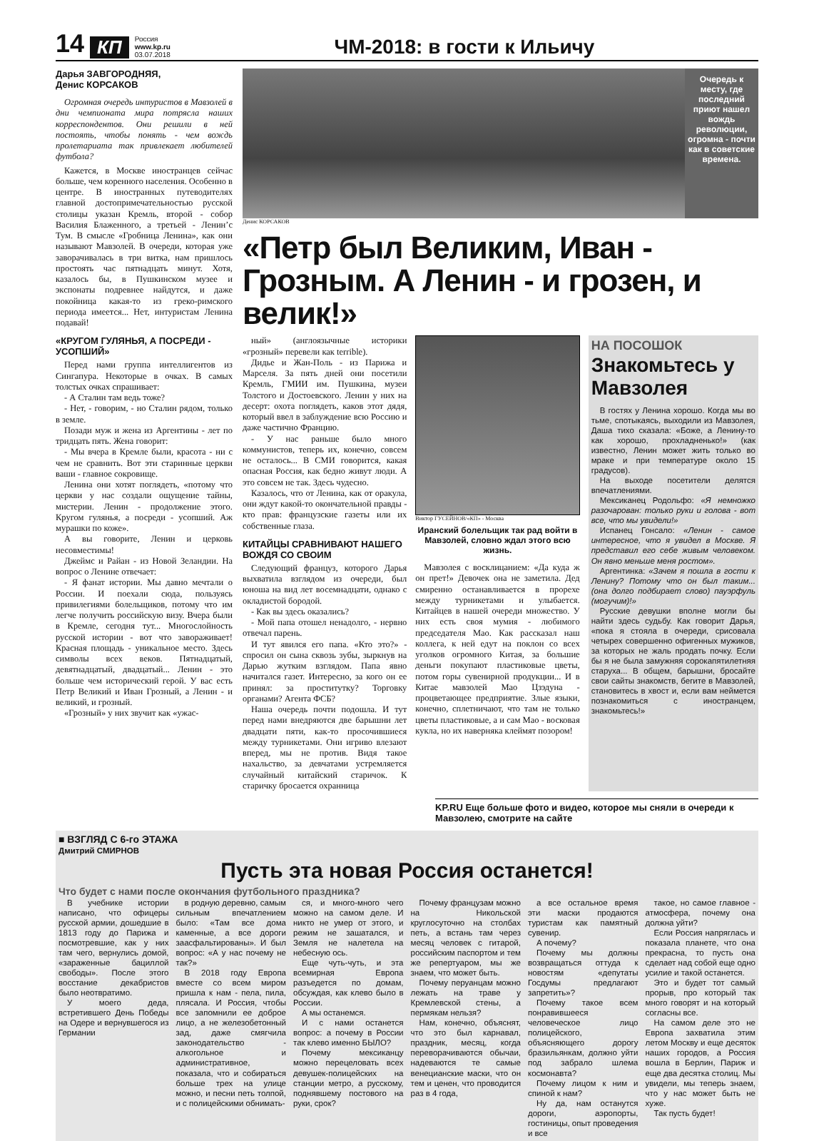14 КП Россия
www.kp.ru
03.07.2018 ЧМ-2018: в гости к Ильичу
Дарья ЗАВГОРОДНЯЯ,
Денис КОРСАКОВ
Огромная очередь интуристов в Мавзолей в дни чемпионата мира потрясла наших корреспондентов. Они решили в ней постоять, чтобы понять - чем вождь пролетариата так привлекает любителей футбола?
Кажется, в Москве иностранцев сейчас больше, чем коренного населения. Особенно в центре. В иностранных путеводителях главной достопримечательностью русской столицы указан Кремль, второй - собор Василия Блаженного, а третьей - Ленин’с Тум. В смысле «Гробница Ленина», как они называют Мавзолей. В очереди, которая уже заворачивалась в три витка, нам пришлось простоять час пятнадцать минут. Хотя, казалось бы, в Пушкинском музее и экспонаты подревнее найдутся, и даже покойница какая-то из греко-римского периода имеется... Нет, интуристам Ленина подавай!
«КРУГОМ ГУЛЯНЬЯ, А ПОСРЕДИ - УСОПШИЙ»
Перед нами группа интеллигентов из Сингапура. Некоторые в очках. В самых толстых очках спрашивает:
- А Сталин там ведь тоже?
- Нет, - говорим, - но Сталин рядом, только в земле.
Позади муж и жена из Аргентины - лет по тридцать пять. Жена говорит:
- Мы вчера в Кремле были, красота - ни с чем не сравнить. Вот эти старинные церкви ваши - главное сокровище.
Ленина они хотят поглядеть, «потому что церкви у нас создали ощущение тайны, мистерии. Ленин - продолжение этого. Кругом гулянья, а посреди - усопший. Аж мурашки по коже».
А вы говорите, Ленин и церковь несовместимы!
Джеймс и Райан - из Новой Зеландии. На вопрос о Ленине отвечает:
- Я фанат истории. Мы давно мечтали о России. И поехали сюда, пользуясь привилегиями болельщиков, потому что им легче получить российскую визу. Вчера были в Кремле, сегодня тут... Многослойность русской истории - вот что завораживает! Красная площадь - уникальное место. Здесь символы всех веков. Пятнадцатый, девятнадцатый, двадцатый... Ленин - это больше чем исторический герой. У вас есть Петр Великий и Иван Грозный, а Ленин - и великий, и грозный.
«Грозный» у них звучит как «ужас-
Очередь к месту, где последний приют нашел вождь революции, огромна - почти как в советские времена.
Денис КОРСАКОВ
«Петр был Великим, Иван - Грозным. А Ленин - и грозен, и велик!»
ный» (англоязычные историки «грозный» перевели как terrible).
Дидье и Жан-Поль - из Парижа и Марселя. За пять дней они посетили Кремль, ГМИИ им. Пушкина, музеи Толстого и Достоевского. Ленин у них на десерт: охота поглядеть, каков этот дядя, который ввел в заблуждение всю Россию и даже частично Францию.
- У нас раньше было много коммунистов, теперь их, конечно, совсем не осталось... В СМИ говорится, какая опасная Россия, как бедно живут люди. А это совсем не так. Здесь чудесно.
Казалось, что от Ленина, как от оракула, они ждут какой-то окончательной правды - кто прав: французские газеты или их собственные глаза.
КИТАЙЦЫ СРАВНИВАЮТ НАШЕГО ВОЖДЯ СО СВОИМ
Следующий француз, которого Дарья выхватила взглядом из очереди, был юноша на вид лет восемнадцати, однако с окладистой бородой.
- Как вы здесь оказались?
- Мой папа отошел ненадолго, - нервно отвечал парень.
И тут явился его папа. «Кто это?» - спросил он сына сквозь зубы, зыркнув на Дарью жутким взглядом. Папа явно начитался газет. Интересно, за кого он ее принял: за проститутку? Торговку органами? Агента ФСБ?
Наша очередь почти подошла. И тут перед нами внедряются две барышни лет двадцати пяти, как-то просочившиеся между турникетами. Они игриво влезают вперед, мы не против. Видя такое нахальство, за девчатами устремляется случайный китайский старичок. К старичку бросается охранница
Виктор ГУСЕЙНОВ/«КП» - Москва
Иранский болельщик так рад войти в Мавзолей, словно ждал этого всю жизнь.
Мавзолея с восклицанием: «Да куда ж он прет!» Девочек она не заметила. Дед смиренно останавливается в прорехе между турникетами и улыбается. Китайцев в нашей очереди множество. У них есть своя мумия - любимого председателя Мао. Как рассказал наш коллега, к ней едут на поклон со всех уголков огромного Китая, за большие деньги покупают пластиковые цветы, потом горы сувенирной продукции... И в Китае мавзолей Мао Цзэдуна - процветающее предприятие. Злые языки, конечно, сплетничают, что там не только цветы пластиковые, а и сам Мао - восковая кукла, но их наверняка клеймят позором!
НА ПОСОШОК
Знакомьтесь у Мавзолея
В гостях у Ленина хорошо. Когда мы во тьме, спотыкаясь, выходили из Мавзолея, Даша тихо сказала: «Боже, а Ленину-то как хорошо, прохладненько!» (как известно, Ленин может жить только во мраке и при температуре около 15 градусов).
На выходе посетители делятся впечатлениями.
Мексиканец Родольфо: «Я немножко разочарован: только руки и голова - вот все, что мы увидели!»
Испанец Гонсало: «Ленин - самое интересное, что я увидел в Москве. Я представил его себе живым человеком. Он явно меньше меня ростом».
Аргентинка: «Зачем я пошла в гости к Ленину? Потому что он был таким... (она долго подбирает слово) пауэрфуль (могучим)!»
Русские девушки вполне могли бы найти здесь судьбу. Как говорит Дарья, «пока я стояла в очереди, срисовала четырех совершенно офигенных мужиков, за которых не жаль продать почку. Если бы я не была замужняя сорокапятилетняя старуха... В общем, барышни, бросайте свои сайты знакомств, бегите в Мавзолей, становитесь в хвост и, если вам неймется познакомиться с иностранцем, знакомьтесь!»
KP.RU Еще больше фото и видео, которое мы сняли в очереди к Мавзолею, смотрите на сайте
■ ВЗГЛЯД С 6-го ЭТАЖА
Дмитрий СМИРНОВ
Пусть эта новая Россия останется!
Что будет с нами после окончания футбольного праздника?
В учебнике истории написано, что офицеры русской армии, дошедшие в 1813 году до Парижа и посмотревшие, как у них там чего, вернулись домой, «зараженные бациллой свободы». После этого восстание декабристов было неотвратимо.
У моего деда, встретившего День Победы на Одере и вернувшегося из Германии
в родную деревню, самым сильным впечатлением было: «Там все дома каменные, а все дороги заасфальтированы». И был вопрос: «А у нас почему не так?»
В 2018 году Европа вместе со всем миром пришла к нам - пела, пила, плясала. И Россия, чтобы все запомнили ее доброе лицо, а не железобетонный зад, даже смягчила законодательство - алкогольное и административное, показала, что и собираться больше трех на улице можно, и песни петь толпой, и с полицейскими обнимать-
ся, и много-много чего можно на самом деле. И никто не умер от этого, и режим не зашатался, и Земля не налетела на небесную ось.
Еще чуть-чуть, и эта всемирная Европа разъедется по домам, обсуждая, как клево было в России.
А мы останемся.
И с нами останется вопрос: а почему в России так клево именно БЫЛО?
Почему мексиканцу можно перецеловать всех девушек-полицейских на станции метро, а русскому, поднявшему постового на руки, срок?
Почему французам можно на Никольской круглосуточно на столбах петь, а встань там через месяц человек с гитарой, российским паспортом и тем же репертуаром, мы же знаем, что может быть.
Почему перуанцам можно лежать на траве у Кремлевской стены, а пермякам нельзя?
Нам, конечно, объяснят, что это был карнавал, праздник, месяц, когда переворачиваются обычаи, надеваются те самые венецианские маски, что он тем и ценен, что проводится раз в 4 года,
а все остальное время эти маски продаются туристам как памятный сувенир.
А почему?
Почему мы должны возвращаться оттуда к новостям «депутаты Госдумы предлагают запретить»?
Почему такое всем понравившееся человеческое лицо полицейского, объясняющего дорогу бразильянкам, должно уйти под забрало шлема космонавта?
Почему лицом к ним и спиной к нам?
Ну да, нам останутся дороги, аэропорты, гостиницы, опыт проведения и все
такое, но самое главное - атмосфера, почему она должна уйти?
Если Россия напряглась и показала планете, что она прекрасна, то пусть она сделает над собой еще одно усилие и такой останется.
Это и будет тот самый прорыв, про который так много говорят и на который согласны все.
На самом деле это не Европа захватила этим летом Москву и еще десяток наших городов, а Россия вошла в Берлин, Париж и еще два десятка столиц. Мы увидели, мы теперь знаем, что у нас может быть не хуже.
Так пусть будет!